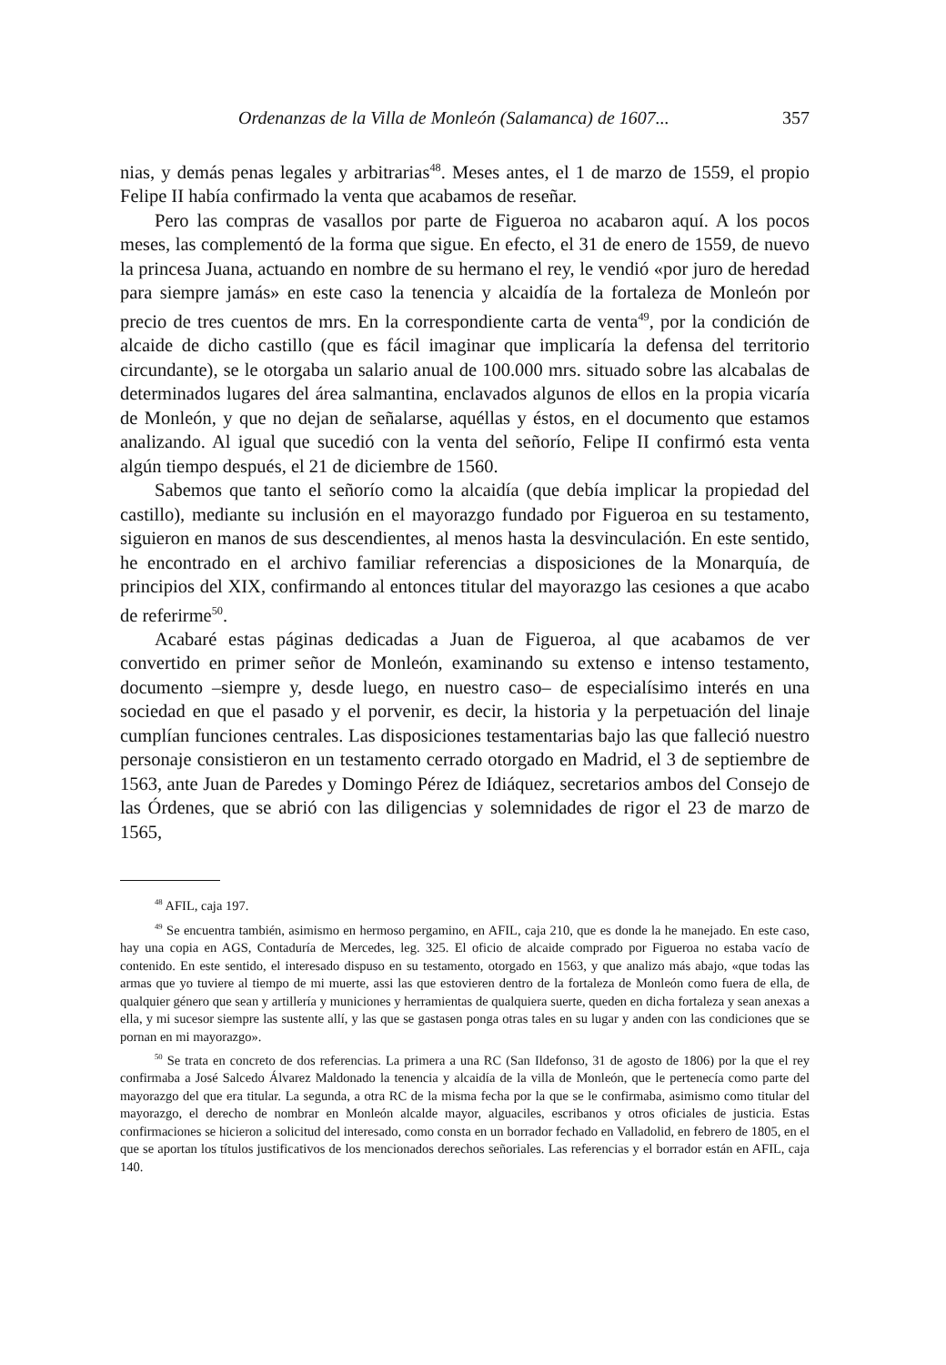Ordenanzas de la Villa de Monleón (Salamanca) de 1607... 357
nias, y demás penas legales y arbitrarias<sup>48</sup>. Meses antes, el 1 de marzo de 1559, el propio Felipe II había confirmado la venta que acabamos de reseñar.
Pero las compras de vasallos por parte de Figueroa no acabaron aquí. A los pocos meses, las complementó de la forma que sigue. En efecto, el 31 de enero de 1559, de nuevo la princesa Juana, actuando en nombre de su hermano el rey, le vendió «por juro de heredad para siempre jamás» en este caso la tenencia y alcaidía de la fortaleza de Monleón por precio de tres cuentos de mrs. En la correspondiente carta de venta<sup>49</sup>, por la condición de alcaide de dicho castillo (que es fácil imaginar que implicaría la defensa del territorio circundante), se le otorgaba un salario anual de 100.000 mrs. situado sobre las alcabalas de determinados lugares del área salmantina, enclavados algunos de ellos en la propia vicaría de Monleón, y que no dejan de señalarse, aquéllas y éstos, en el documento que estamos analizando. Al igual que sucedió con la venta del señorío, Felipe II confirmó esta venta algún tiempo después, el 21 de diciembre de 1560.
Sabemos que tanto el señorío como la alcaidía (que debía implicar la propiedad del castillo), mediante su inclusión en el mayorazgo fundado por Figueroa en su testamento, siguieron en manos de sus descendientes, al menos hasta la desvinculación. En este sentido, he encontrado en el archivo familiar referencias a disposiciones de la Monarquía, de principios del XIX, confirmando al entonces titular del mayorazgo las cesiones a que acabo de referirme<sup>50</sup>.
Acabaré estas páginas dedicadas a Juan de Figueroa, al que acabamos de ver convertido en primer señor de Monleón, examinando su extenso e intenso testamento, documento –siempre y, desde luego, en nuestro caso– de especialísimo interés en una sociedad en que el pasado y el porvenir, es decir, la historia y la perpetuación del linaje cumplían funciones centrales. Las disposiciones testamentarias bajo las que falleció nuestro personaje consistieron en un testamento cerrado otorgado en Madrid, el 3 de septiembre de 1563, ante Juan de Paredes y Domingo Pérez de Idiáquez, secretarios ambos del Consejo de las Órdenes, que se abrió con las diligencias y solemnidades de rigor el 23 de marzo de 1565,
<sup>48</sup> AFIL, caja 197.
<sup>49</sup> Se encuentra también, asimismo en hermoso pergamino, en AFIL, caja 210, que es donde la he manejado. En este caso, hay una copia en AGS, Contaduría de Mercedes, leg. 325. El oficio de alcaide comprado por Figueroa no estaba vacío de contenido. En este sentido, el interesado dispuso en su testamento, otorgado en 1563, y que analizo más abajo, «que todas las armas que yo tuviere al tiempo de mi muerte, assi las que estovieren dentro de la fortaleza de Monleón como fuera de ella, de qualquier género que sean y artillería y municiones y herramientas de qualquiera suerte, queden en dicha fortaleza y sean anexas a ella, y mi sucesor siempre las sustente allí, y las que se gastasen ponga otras tales en su lugar y anden con las condiciones que se pornan en mi mayorazgo».
<sup>50</sup> Se trata en concreto de dos referencias. La primera a una RC (San Ildefonso, 31 de agosto de 1806) por la que el rey confirmaba a José Salcedo Álvarez Maldonado la tenencia y alcaidía de la villa de Monleón, que le pertenecía como parte del mayorazgo del que era titular. La segunda, a otra RC de la misma fecha por la que se le confirmaba, asimismo como titular del mayorazgo, el derecho de nombrar en Monleón alcalde mayor, alguaciles, escribanos y otros oficiales de justicia. Estas confirmaciones se hicieron a solicitud del interesado, como consta en un borrador fechado en Valladolid, en febrero de 1805, en el que se aportan los títulos justificativos de los mencionados derechos señoriales. Las referencias y el borrador están en AFIL, caja 140.